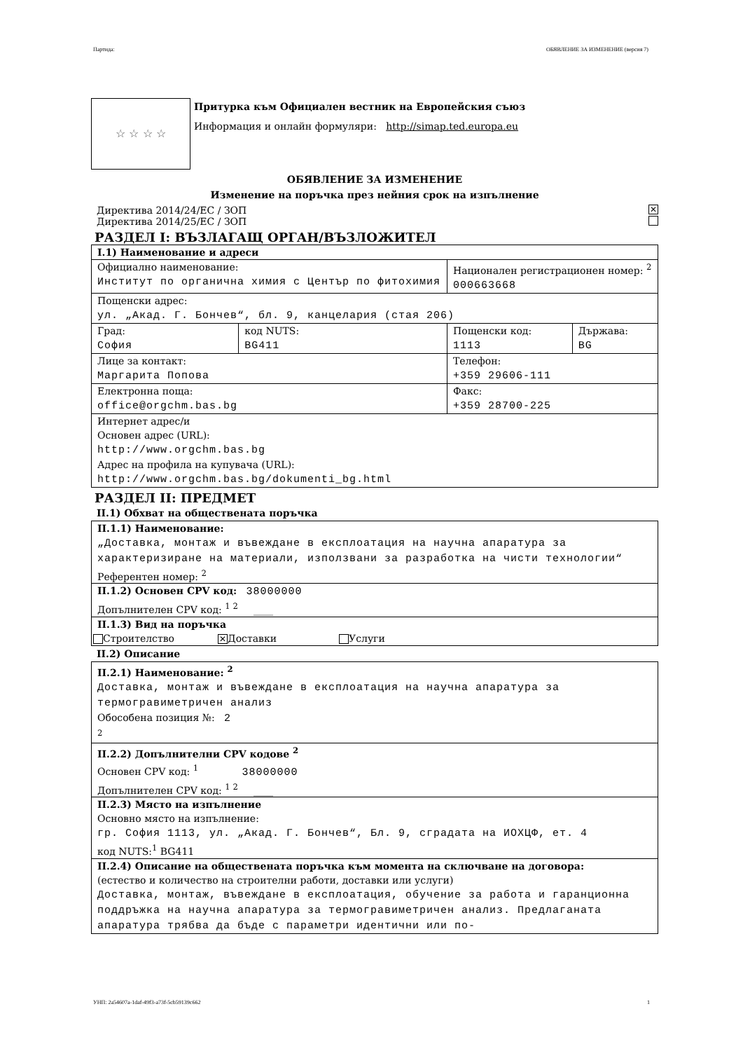Партида: ОБЯВЛЕНИЕ ЗА ИЗМЕНЕНИЕ (версия 7)
☆ ☆ ☆ ☆
Притурка към Официален вестник на Европейския съюз
Информация и онлайн формуляри: http://simap.ted.europa.eu
ОБЯВЛЕНИЕ ЗА ИЗМЕНЕНИЕ
Изменение на поръчка през нейния срок на изпълнение
Директива 2014/24/ЕС / ЗОП ✕
Директива 2014/25/ЕС / ЗОП
РАЗДЕЛ I: ВЪЗЛАГАЩ ОРГАН/ВЪЗЛОЖИТЕЛ
| I.1) Наименование и адреси | | | |
| Официално наименование: Институт по органична химия с Център по фитохимия | | Национален регистрационен номер: <sup>2</sup> 000663668 | |
| Пощенски адрес: ул. „Акад. Г. Бончев“, бл. 9, канцелария (стая 206) | | | |
| Град: София | код NUTS: BG411 | Пощенски код: 1113 | Държава: BG |
| Лице за контакт: Маргарита Попова | | Телефон: +359 29606-111 | |
| Електронна поща: office@orgchm.bas.bg | | Факс: +359 28700-225 | |
| Интернет адрес/и Основен адрес (URL): http://www.orgchm.bas.bg Адрес на профила на купувача (URL): http://www.orgchm.bas.bg/dokumenti_bg.html | | | |
РАЗДЕЛ II: ПРЕДМЕТ
II.1) Обхват на обществената поръчка
| II.1.1) Наименование: „Доставка, монтаж и въвеждане в експлоатация на научна апаратура за характеризиране на материали, използвани за разработка на чисти технологии“ Референтен номер: <sup>2</sup> |
| II.1.2) Основен CPV код: 38000000 Допълнителен CPV код: <sup>1 2</sup> ____ |
| II.1.3) Вид на поръчка Строителство ✕ Доставки Услуги |
II.2) Описание
| II.2.1) Наименование: <sup>2</sup> Доставка, монтаж и въвеждане в експлоатация на научна апаратура за термогравиметричен анализ Обособена позиция №: 2 <sup>2</sup> |
| II.2.2) Допълнителни CPV кодове <sup>2</sup> Основен CPV код: <sup>1</sup> 38000000 Допълнителен CPV код: <sup>1 2</sup> ____ |
| II.2.3) Място на изпълнение Основно място на изпълнение: гр. София 1113, ул. „Акад. Г. Бончев“, Бл. 9, сградата на ИОХЦФ, ет. 4 код NUTS:<sup>1</sup> BG411 |
| II.2.4) Описание на обществената поръчка към момента на сключване на договора: (естество и количество на строителни работи, доставки или услуги) Доставка, монтаж, въвеждане в експлоатация, обучение за работа и гаранционна поддръжка на научна апаратура за термогравиметричен анализ. Предлаганата апаратура трябва да бъде с параметри идентични или по- |
УНП: 2a54607a-1daf-49f3-a73f-5cb59139c662 1